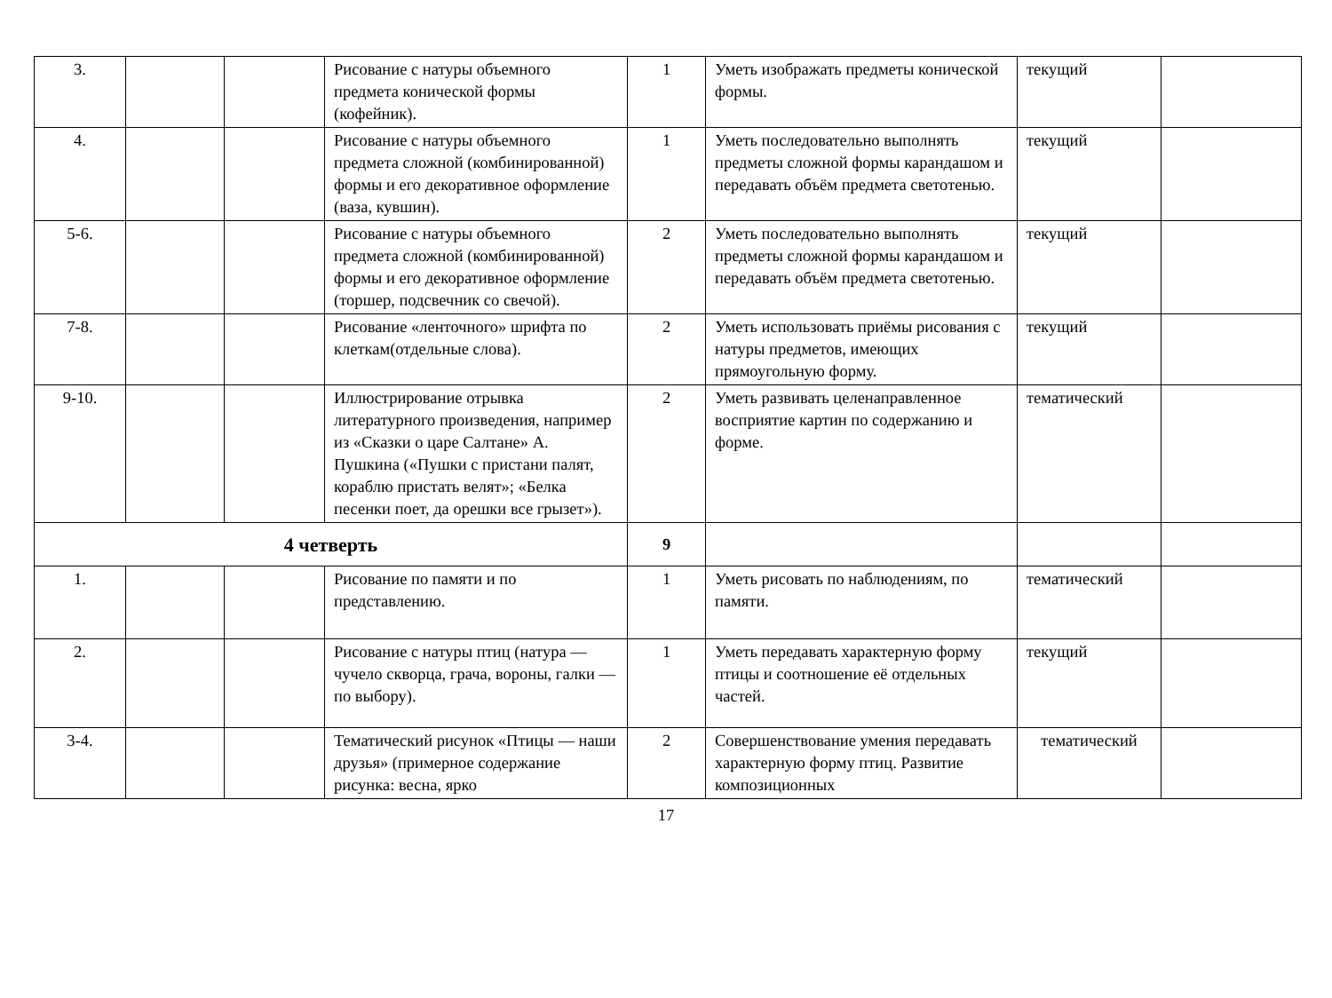| 3. | | | Рисование с натуры объемного предмета конической формы (кофейник). | 1 | Уметь изображать предметы конической формы. | текущий | |
| 4. | | | Рисование с натуры объемного предмета сложной (комбинированной) формы и его декоративное оформление (ваза, кувшин). | 1 | Уметь последовательно выполнять предметы сложной формы карандашом и передавать объём предмета светотенью. | текущий | |
| 5-6. | | | Рисование с натуры объемного предмета сложной (комбинированной) формы и его декоративное оформление (торшер, подсвечник со свечой). | 2 | Уметь последовательно выполнять предметы сложной формы карандашом и передавать объём предмета светотенью. | текущий | |
| 7-8. | | | Рисование «ленточного» шрифта по клеткам(отдельные слова). | 2 | Уметь использовать приёмы рисования с натуры предметов, имеющих прямоугольную форму. | текущий | |
| 9-10. | | | Иллюстрирование отрывка литературного произведения, например из «Сказки о царе Салтане» А. Пушкина («Пушки с пристани палят, кораблю пристать велят»; «Белка песенки поет, да орешки все грызет»). | 2 | Уметь развивать целенаправленное восприятие картин по содержанию и форме. | тематический | |
| 4 четверть | | | | 9 | | | |
| 1. | | | Рисование по памяти и по представлению. | 1 | Уметь рисовать по наблюдениям, по памяти. | тематический | |
| 2. | | | Рисование с натуры птиц (натура — чучело скворца, грача, вороны, галки — по выбору). | 1 | Уметь передавать характерную форму птицы и соотношение её отдельных частей. | текущий | |
| 3-4. | | | Тематический рисунок «Птицы — наши друзья» (примерное содержание рисунка: весна, ярко | 2 | Совершенствование умения передавать характерную форму птиц. Развитие композиционных | тематический | |
17